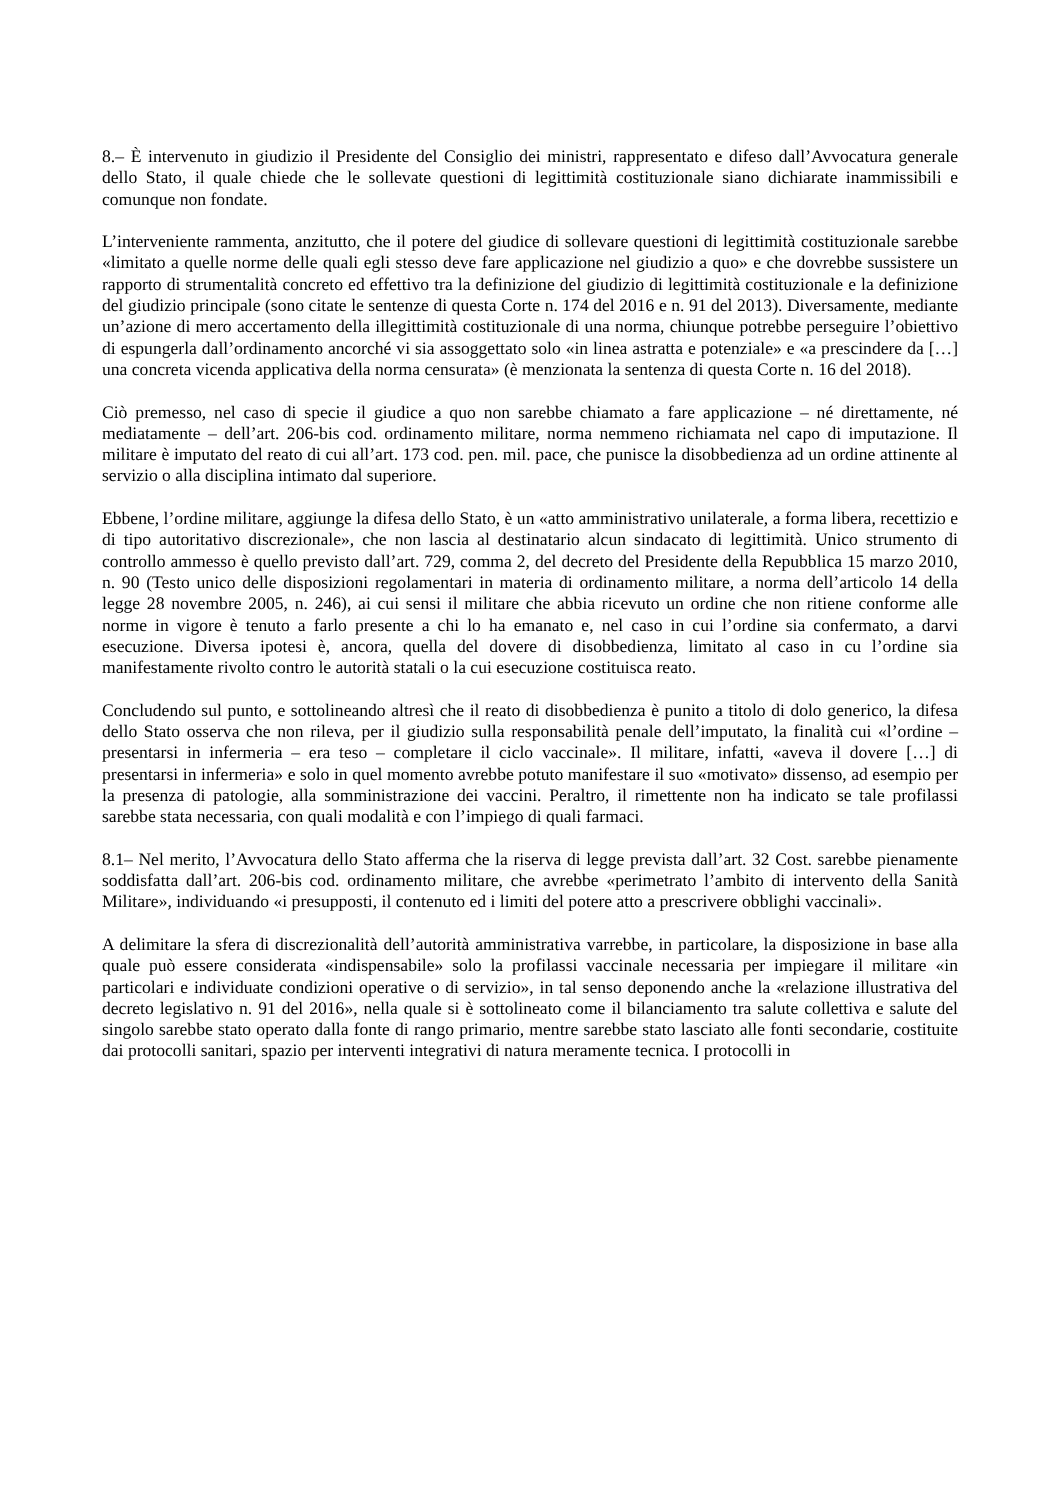8.– È intervenuto in giudizio il Presidente del Consiglio dei ministri, rappresentato e difeso dall’Avvocatura generale dello Stato, il quale chiede che le sollevate questioni di legittimità costituzionale siano dichiarate inammissibili e comunque non fondate.
L’interveniente rammenta, anzitutto, che il potere del giudice di sollevare questioni di legittimità costituzionale sarebbe «limitato a quelle norme delle quali egli stesso deve fare applicazione nel giudizio a quo» e che dovrebbe sussistere un rapporto di strumentalità concreto ed effettivo tra la definizione del giudizio di legittimità costituzionale e la definizione del giudizio principale (sono citate le sentenze di questa Corte n. 174 del 2016 e n. 91 del 2013). Diversamente, mediante un’azione di mero accertamento della illegittimità costituzionale di una norma, chiunque potrebbe perseguire l’obiettivo di espungerla dall’ordinamento ancorché vi sia assoggettato solo «in linea astratta e potenziale» e «a prescindere da […] una concreta vicenda applicativa della norma censurata» (è menzionata la sentenza di questa Corte n. 16 del 2018).
Ciò premesso, nel caso di specie il giudice a quo non sarebbe chiamato a fare applicazione – né direttamente, né mediatamente – dell’art. 206-bis cod. ordinamento militare, norma nemmeno richiamata nel capo di imputazione. Il militare è imputato del reato di cui all’art. 173 cod. pen. mil. pace, che punisce la disobbedienza ad un ordine attinente al servizio o alla disciplina intimato dal superiore.
Ebbene, l’ordine militare, aggiunge la difesa dello Stato, è un «atto amministrativo unilaterale, a forma libera, recettizio e di tipo autoritativo discrezionale», che non lascia al destinatario alcun sindacato di legittimità. Unico strumento di controllo ammesso è quello previsto dall’art. 729, comma 2, del decreto del Presidente della Repubblica 15 marzo 2010, n. 90 (Testo unico delle disposizioni regolamentari in materia di ordinamento militare, a norma dell’articolo 14 della legge 28 novembre 2005, n. 246), ai cui sensi il militare che abbia ricevuto un ordine che non ritiene conforme alle norme in vigore è tenuto a farlo presente a chi lo ha emanato e, nel caso in cui l’ordine sia confermato, a darvi esecuzione. Diversa ipotesi è, ancora, quella del dovere di disobbedienza, limitato al caso in cu l’ordine sia manifestamente rivolto contro le autorità statali o la cui esecuzione costituisca reato.
Concludendo sul punto, e sottolineando altresì che il reato di disobbedienza è punito a titolo di dolo generico, la difesa dello Stato osserva che non rileva, per il giudizio sulla responsabilità penale dell’imputato, la finalità cui «l’ordine – presentarsi in infermeria – era teso – completare il ciclo vaccinale». Il militare, infatti, «aveva il dovere […] di presentarsi in infermeria» e solo in quel momento avrebbe potuto manifestare il suo «motivato» dissenso, ad esempio per la presenza di patologie, alla somministrazione dei vaccini. Peraltro, il rimettente non ha indicato se tale profilassi sarebbe stata necessaria, con quali modalità e con l’impiego di quali farmaci.
8.1– Nel merito, l’Avvocatura dello Stato afferma che la riserva di legge prevista dall’art. 32 Cost. sarebbe pienamente soddisfatta dall’art. 206-bis cod. ordinamento militare, che avrebbe «perimetrato l’ambito di intervento della Sanità Militare», individuando «i presupposti, il contenuto ed i limiti del potere atto a prescrivere obblighi vaccinali».
A delimitare la sfera di discrezionalità dell’autorità amministrativa varrebbe, in particolare, la disposizione in base alla quale può essere considerata «indispensabile» solo la profilassi vaccinale necessaria per impiegare il militare «in particolari e individuate condizioni operative o di servizio», in tal senso deponendo anche la «relazione illustrativa del decreto legislativo n. 91 del 2016», nella quale si è sottolineato come il bilanciamento tra salute collettiva e salute del singolo sarebbe stato operato dalla fonte di rango primario, mentre sarebbe stato lasciato alle fonti secondarie, costituite dai protocolli sanitari, spazio per interventi integrativi di natura meramente tecnica. I protocolli in